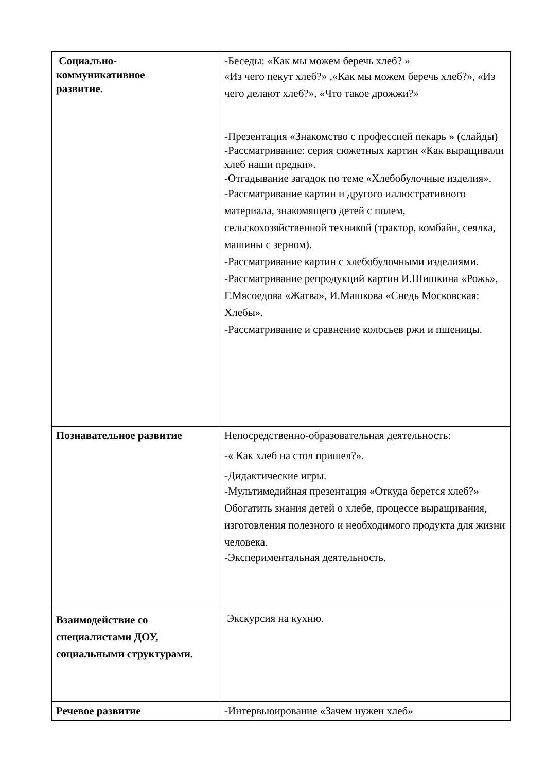| Социально- коммуникативное развитие. | -Беседы: «Как мы можем беречь хлеб? » «Из чего пекут хлеб?» ,«Как мы можем беречь хлеб?», «Из чего делают хлеб?», «Что такое дрожжи?» -Презентация «Знакомство с профессией пекарь » (слайды) -Рассматривание: серия сюжетных картин «Как выращивали хлеб наши предки». -Отгадывание загадок по теме «Хлебобулочные изделия». -Рассматривание картин и другого иллюстративного материала, знакомящего детей с полем, сельскохозяйственной техникой (трактор, комбайн, сеялка, машины с зерном). -Рассматривание картин с хлебобулочными изделиями. -Рассматривание репродукций картин И.Шишкина «Рожь», Г.Мясоедова «Жатва», И.Машкова «Снедь Московская: Хлебы». -Рассматривание и сравнение колосьев ржи и пшеницы. |
| Познавательное развитие | Непосредственно-образовательная деятельность: -« Как хлеб на стол пришел?». -Дидактические игры. -Мультимедийная презентация «Откуда берется хлеб?» Обогатить знания детей о хлебе, процессе выращивания, изготовления полезного и необходимого продукта для жизни человека. -Экспериментальная деятельность. |
| Взаимодействие со специалистами ДОУ, социальными структурами. | Экскурсия на кухню. |
| Речевое развитие | -Интервьюирование «Зачем нужен хлеб» |